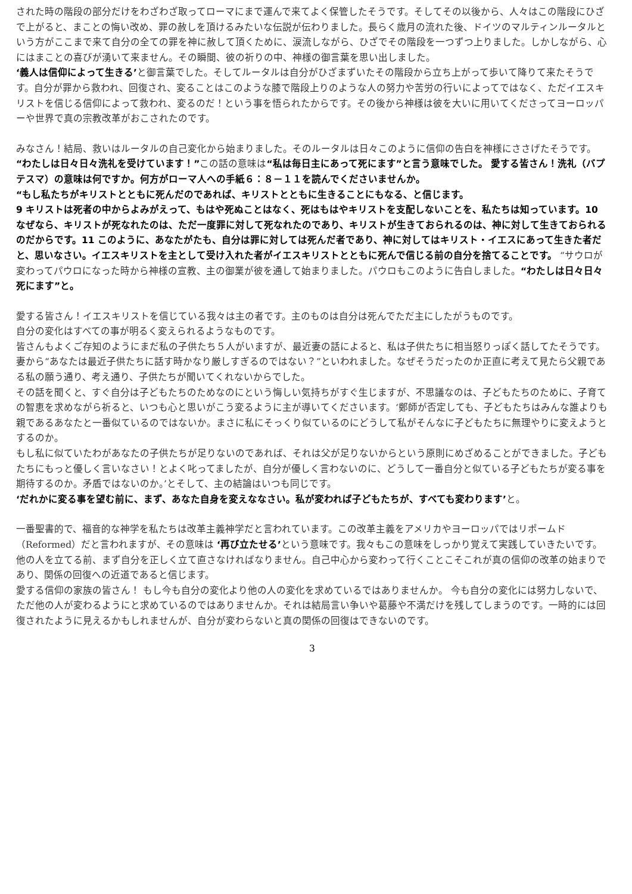された時の階段の部分だけをわざわざ取ってローマにまで運んで来てよく保管したそうです。そしてその以後から、人々はこの階段にひざで上がると、まことの悔い改め、罪の赦しを頂けるみたいな伝説が伝わりました。長らく歳月の流れた後、ドイツのマルティンルータルという方がここまで来て自分の全ての罪を神に赦して頂くために、涙流しながら、ひざでその階段を一つずつ上りました。しかしながら、心にはまことの喜びが湧いて来ません。その瞬間、彼の祈りの中、神様の御言葉を思い出しました。
‘義人は信仰によって生きる’と御言葉でした。そしてルータルは自分がひざまずいたその階段から立ち上がって歩いて降りて来たそうです。自分が罪から救われ、回復され、変ることはこのような膝で階段上りのような人の努力や苦労の行いによってではなく、ただイエスキリストを信じる信仰によって救われ、変るのだ！という事を悟られたからです。その後から神様は彼を大いに用いてくださってヨーロッパーや世界で真の宗教改革がおこされたのです。
みなさん！結局、救いはルータルの自己変化から始まりました。そのルータルは日々このように信仰の告白を神様にささげたそうです。“わたしは日々日々洗礼を受けています！”この話の意味は“私は毎日主にあって死にます”と言う意味でした。 愛する皆さん！洗礼（バプテスマ）の意味は何ですか。何方がローマ人への手紙６：８－１１を読んでくださいませんか。
“もし私たちがキリストとともに死んだのであれば、キリストとともに生きることにもなる、と信じます。
9 キリストは死者の中からよみがえって、もはや死ぬことはなく、死はもはやキリストを支配しないことを、私たちは知っています。10 なぜなら、キリストが死なれたのは、ただ一度罪に対して死なれたのであり、キリストが生きておられるのは、神に対して生きておられるのだからです。11 このように、あなたがたも、自分は罪に対しては死んだ者であり、神に対してはキリスト・イエスにあって生きた者だと、思いなさい。イエスキリストを主として受け入れた者がイエスキリストとともに死んで信じる前の自分を捨てることです。 “サウロが変わってパウロになった時から神様の宣教、主の御業が彼を通して始まりました。パウロもこのように告白しました。“わたしは日々日々死にます”と。
愛する皆さん！イエスキリストを信じている我々は主の者です。主のものは自分は死んでただ主にしたがうものです。
自分の変化はすべての事が明るく変えられるようなものです。
皆さんもよくご存知のようにまだ私の子供たち５人がいますが、最近妻の話によると、私は子供たちに相当怒りっぽく話してたそうです。妻から“あなたは最近子供たちに話す時かなり厳しすぎるのではない？”といわれました。なぜそうだったのか正直に考えて見たら父親である私の願う通り、考え通り、子供たちが聞いてくれないからでした。
その話を聞くと、すぐ自分は子どもたちのためなのにという悔しい気持ちがすぐ生じますが、不思議なのは、子どもたちのために、子育ての智恵を求めながら祈ると、いつも心と思いがこう変るように主が導いてくださいます。‘鄭師が否定しても、子どもたちはみんな誰よりも親であるあなたと一番似ているのではないか。まさに私にそっくり似ているのにどうして私がそんなに子どもたちに無理やりに変えようとするのか。
もし私に似ていたわがあなたの子供たちが足りないのであれば、それは父が足りないからという原則にめざめることができました。子どもたちにもっと優しく言いなさい！とよく叱ってましたが、自分が優しく言わないのに、どうして一番自分と似ている子どもたちが変る事を期待するのか。矛盾ではないのか。’とそして、主の結論はいつも同じです。
‘だれかに変る事を望む前に、まず、あなた自身を変えななさい。私が変われば子どもたちが、すべても変わります’と。
一番聖書的で、福音的な神学を私たちは改革主義神学だと言われています。この改革主義をアメリカやヨーロッパではリポームド（Reformed）だと言われますが、その意味は ‘再び立たせる’という意味です。我々もこの意味をしっかり覚えて実践していきたいです。他の人を立てる前、まず自分を正しく立て直さなければなりません。自己中心から変わって行くことこそこれが真の信仰の改革の始まりであり、関係の回復への近道であると信じます。
愛する信仰の家族の皆さん！ もし今も自分の変化より他の人の変化を求めているではありませんか。 今も自分の変化には努力しないで、ただ他の人が変わるようにと求めているのではありませんか。それは結局言い争いや葛藤や不満だけを残してしまうのです。一時的には回復されたように見えるかもしれませんが、自分が変わらないと真の関係の回復はできないのです。
3